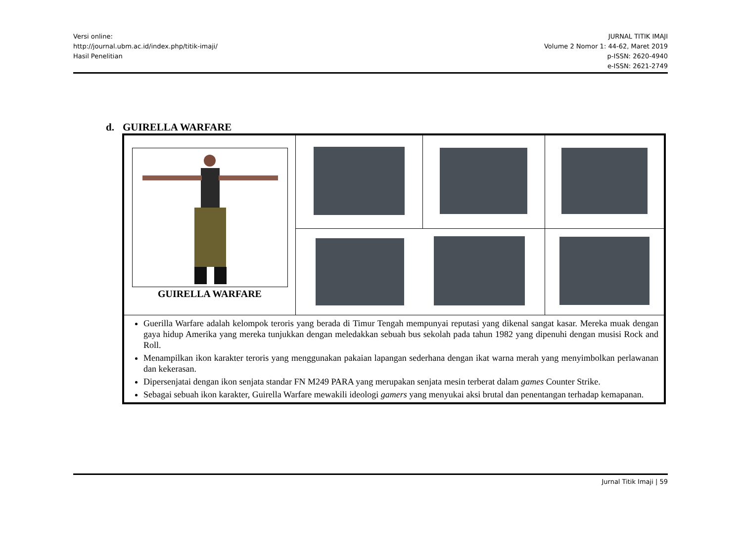Versi online:
http://journal.ubm.ac.id/index.php/titik-imaji/
Hasil Penelitian
JURNAL TITIK IMAJI
Volume 2 Nomor 1: 44-62, Maret 2019
p-ISSN: 2620-4940
e-ISSN: 2621-2749
d. GUIRELLA WARFARE
| GUIRELLA WARFARE | | | |
| Guerilla Warfare adalah kelompok teroris yang berada di Timur Tengah mempunyai reputasi yang dikenal sangat kasar. Mereka muak dengan gaya hidup Amerika yang mereka tunjukkan dengan meledakkan sebuah bus sekolah pada tahun 1982 yang dipenuhi dengan musisi Rock and Roll. Menampilkan ikon karakter teroris yang menggunakan pakaian lapangan sederhana dengan ikat warna merah yang menyimbolkan perlawanan dan kekerasan. Dipersenjatai dengan ikon senjata standar FN M249 PARA yang merupakan senjata mesin terberat dalam games Counter Strike. Sebagai sebuah ikon karakter, Guirella Warfare mewakili ideologi gamers yang menyukai aksi brutal dan penentangan terhadap kemapanan. | | | |
Jurnal Titik Imaji | 59